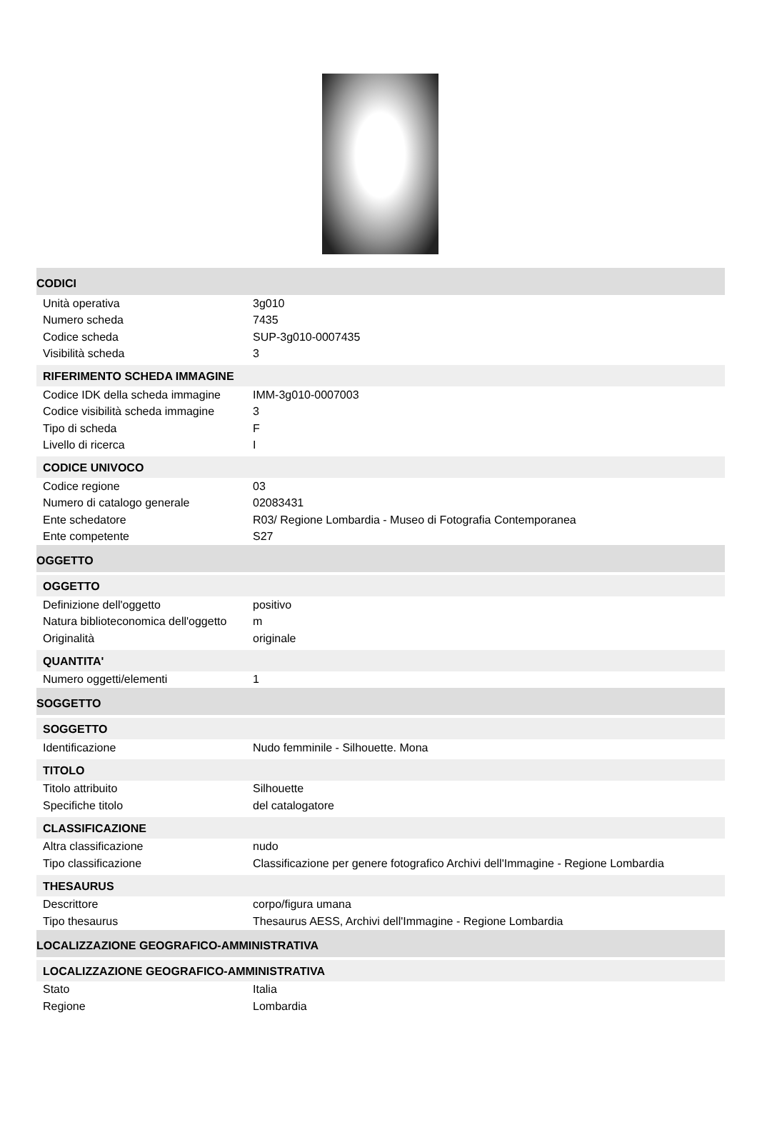CODICI
| Unità operativa | 3g010 |
| Numero scheda | 7435 |
| Codice scheda | SUP-3g010-0007435 |
| Visibilità scheda | 3 |
RIFERIMENTO SCHEDA IMMAGINE
| Codice IDK della scheda immagine | IMM-3g010-0007003 |
| Codice visibilità scheda immagine | 3 |
| Tipo di scheda | F |
| Livello di ricerca | I |
CODICE UNIVOCO
| Codice regione | 03 |
| Numero di catalogo generale | 02083431 |
| Ente schedatore | R03/ Regione Lombardia - Museo di Fotografia Contemporanea |
| Ente competente | S27 |
OGGETTO
OGGETTO
| Definizione dell'oggetto | positivo |
| Natura biblioteconomica dell'oggetto | m |
| Originalità | originale |
QUANTITA'
| Numero oggetti/elementi | 1 |
SOGGETTO
SOGGETTO
| Identificazione | Nudo femminile - Silhouette. Mona |
TITOLO
| Titolo attribuito | Silhouette |
| Specifiche titolo | del catalogatore |
CLASSIFICAZIONE
| Altra classificazione | nudo |
| Tipo classificazione | Classificazione per genere fotografico Archivi dell'Immagine - Regione Lombardia |
THESAURUS
| Descrittore | corpo/figura umana |
| Tipo thesaurus | Thesaurus AESS, Archivi dell'Immagine - Regione Lombardia |
LOCALIZZAZIONE GEOGRAFICO-AMMINISTRATIVA
LOCALIZZAZIONE GEOGRAFICO-AMMINISTRATIVA
| Stato | Italia |
| Regione | Lombardia |